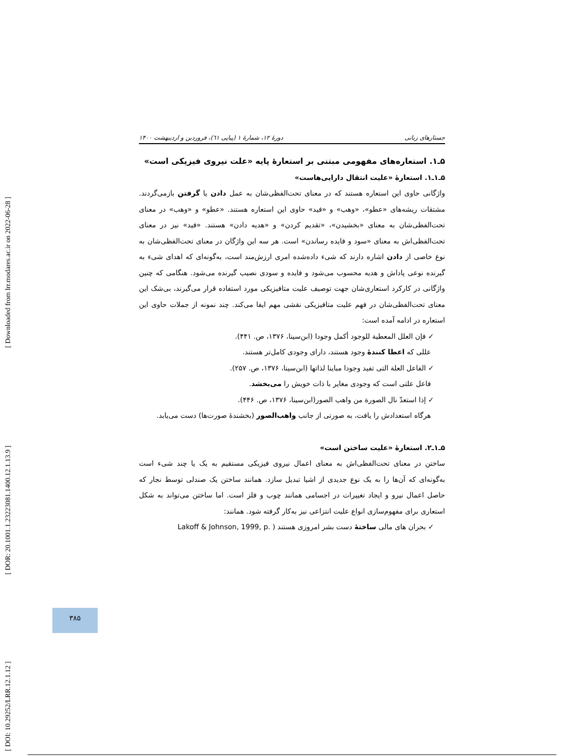[ Downloaded from lrr.modares.ac.ir on 2022-06-28 ]
[ DOR: 20.1001.1.23223081.1400.12.1.13.9 ]
[ DOI: 10.29252/LRR.12.1.12 ]
جستارهای زبانی دورهٔ ۱۲، شمارهٔ ۱ (پیاپی ٦١)، فروردین و اردیبهشت ۱۴۰۰
۵ـ۱. استعاره‌های مفهومی مبتنی بر استعارهٔ پایه «علت نیروی فیزیکی است»
۵ـ۱ـ۱. استعارهٔ «علیت انتقال دارایی‌هاست»
واژگانی حاوی این استعاره هستند که در معنای تحت‌الفظی‌شان به عمل دادن یا گرفتن بازمی‌گردند. مشتقات ریشه‌های «عطو»، «وهب» و «فید» حاوی این استعاره هستند. «عطو» و «وهب» در معنای تحت‌الفظی‌شان به معنای «بخشیدن»، «تقدیم کردن» و «هدیه دادن» هستند. «فید» نیز در معنای تحت‌الفظی‌اش به معنای «سود و فایده رساندن» است. هر سه این واژگان در معنای تحت‌الفظی‌شان به نوع خاصی از دادن اشاره دارند که شیء داده‌شده امری ارزش‌مند است، به‌گونه‌ای که اهدای شیء به گیرنده نوعی پاداش و هدیه محسوب می‌شود و فایده و سودی نصیب گیرنده می‌شود. هنگامی که چنین واژگانی در کارکرد استعاری‌شان جهت توصیف علیت متافیزیکی مورد استفاده قرار می‌گیرند، بی‌شک این معنای تحت‌الفظی‌شان در فهم علیت متافیزیکی نقشی مهم ایفا می‌کند. چند نمونه از جملات حاوی این استعاره در ادامه آمده است:
✓ فإن العلل المعطیة للوجود أکمل وجودا (ابن‌سینا، ۱۳۷۶، ص. ۴۴۱).
عللی که اعطا کنندهٔ وجود هستند، دارای وجودی کامل‌تر هستند.
✓ الفاعل العلة التی تفید وجودا مباینا لذاتها (ابن‌سینا، ۱۳۷۶، ص. ۲۵۷).
فاعل علتی است که وجودی مغایر با ذات خویش را می‌بخشد.
✓ إذا استعدّ نال الصورة من واهب الصور(ابن‌سینا، ۱۳۷۶، ص. ۴۴۶).
هرگاه استعدادش را یافت، به صورتی از جانب واهب‌الصور (بخشندهٔ صورت‌ها) دست می‌یابد.
۵ـ۱ـ۲. استعارهٔ «علیت ساختن است»
ساختن در معنای تحت‌الفظی‌اش به معنای اعمال نیروی فیزیکی مستقیم به یک یا چند شیء است به‌گونه‌ای که آن‌ها را به یک نوع جدیدی از اشیا تبدیل سازد. همانند ساختن یک صندلی توسط نجار که حاصل اعمال نیرو و ایجاد تغییرات در اجسامی همانند چوب و فلز است. اما ساختن می‌تواند به شکل استعاری برای مفهوم‌سازی انواع علیت انتزاعی نیز به‌کار گرفته شود. همانند:
✓ بحران های مالی ساختهٔ دست بشر امروزی هستند ( Lakoff & Johnson, 1999, p.
۳۸۵